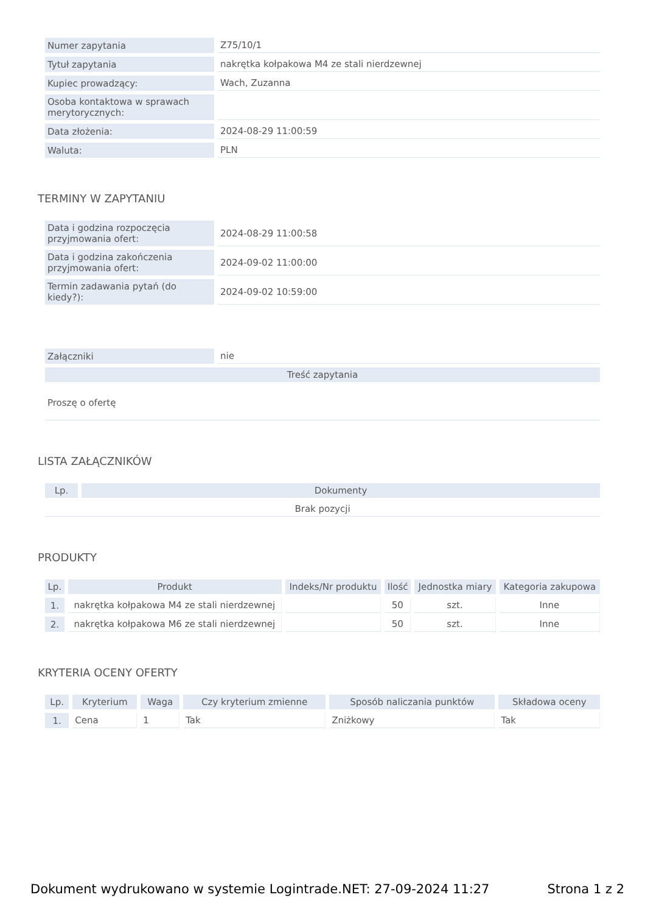| Numer zapytania | Z75/10/1 |
| Tytuł zapytania | nakrętka kołpakowa M4 ze stali nierdzewnej |
| Kupiec prowadzący: | Wach, Zuzanna |
| Osoba kontaktowa w sprawach merytorycznych: | |
| Data złożenia: | 2024-08-29 11:00:59 |
| Waluta: | PLN |
TERMINY W ZAPYTANIU
| Data i godzina rozpoczęcia przyjmowania ofert: | 2024-08-29 11:00:58 |
| Data i godzina zakończenia przyjmowania ofert: | 2024-09-02 11:00:00 |
| Termin zadawania pytań (do kiedy?): | 2024-09-02 10:59:00 |
| Załączniki | nie |
| Treść zapytania | |
| Proszę o ofertę | |
LISTA ZAŁĄCZNIKÓW
| Lp. | Dokumenty |
| --- | --- |
| Brak pozycji | |
PRODUKTY
| Lp. | Produkt | Indeks/Nr produktu | Ilość | Jednostka miary | Kategoria zakupowa |
| --- | --- | --- | --- | --- | --- |
| 1. | nakrętka kołpakowa M4 ze stali nierdzewnej | | 50 | szt. | Inne |
| 2. | nakrętka kołpakowa M6 ze stali nierdzewnej | | 50 | szt. | Inne |
KRYTERIA OCENY OFERTY
| Lp. | Kryterium | Waga | Czy kryterium zmienne | Sposób naliczania punktów | Składowa oceny |
| --- | --- | --- | --- | --- | --- |
| 1. | Cena | 1 | Tak | Zniżkowy | Tak |
Dokument wydrukowano w systemie Logintrade.NET: 27-09-2024 11:27 Strona 1 z 2